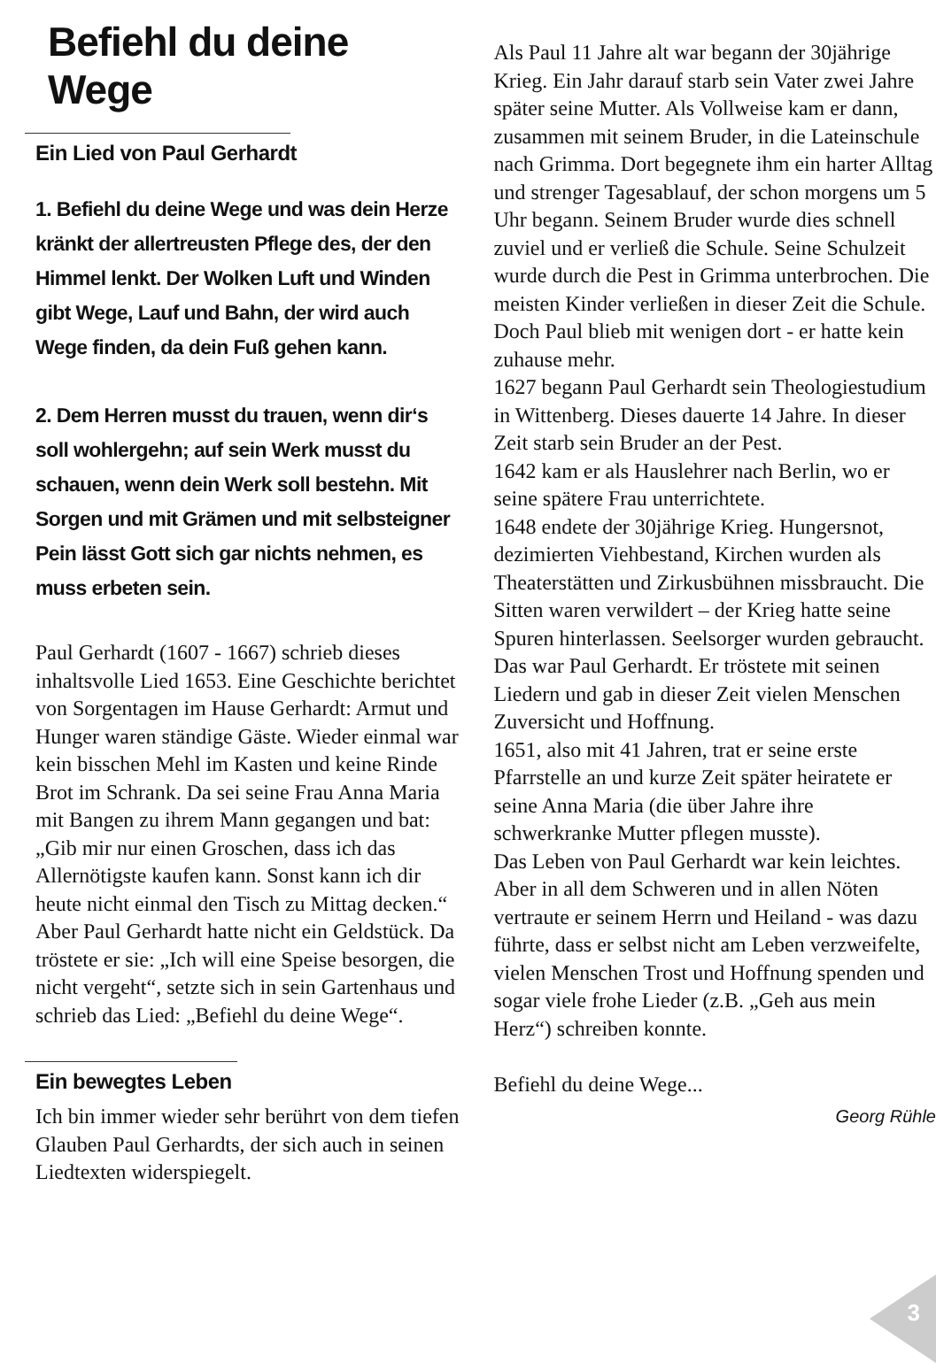Befiehl du deine Wege
Ein Lied von Paul Gerhardt
1. Befiehl du deine Wege und was dein Herze kränkt der allertreusten Pflege des, der den Himmel lenkt. Der Wolken Luft und Winden gibt Wege, Lauf und Bahn, der wird auch Wege finden, da dein Fuß gehen kann.
2. Dem Herren musst du trauen, wenn dir‘s soll wohlergehn; auf sein Werk musst du schauen, wenn dein Werk soll bestehn. Mit Sorgen und mit Grämen und mit selbsteigner Pein lässt Gott sich gar nichts nehmen, es muss erbeten sein.
Paul Gerhardt (1607 - 1667) schrieb dieses inhaltsvolle Lied 1653. Eine Geschichte berichtet von Sorgentagen im Hause Gerhardt: Armut und Hunger waren ständige Gäste. Wieder einmal war kein bisschen Mehl im Kasten und keine Rinde Brot im Schrank. Da sei seine Frau Anna Maria mit Bangen zu ihrem Mann gegangen und bat: „Gib mir nur einen Groschen, dass ich das Allernötigste kaufen kann. Sonst kann ich dir heute nicht einmal den Tisch zu Mittag decken.“ Aber Paul Gerhardt hatte nicht ein Geldstück. Da tröstete er sie: „Ich will eine Speise besorgen, die nicht vergeht“, setzte sich in sein Gartenhaus und schrieb das Lied: „Befiehl du deine Wege“.
Ein bewegtes Leben
Ich bin immer wieder sehr berührt von dem tiefen Glauben Paul Gerhardts, der sich auch in seinen Liedtexten widerspiegelt.
Als Paul 11 Jahre alt war begann der 30jährige Krieg. Ein Jahr darauf starb sein Vater zwei Jahre später seine Mutter. Als Vollweise kam er dann, zusammen mit seinem Bruder, in die Lateinschule nach Grimma. Dort begegnete ihm ein harter Alltag und strenger Tagesablauf, der schon morgens um 5 Uhr begann. Seinem Bruder wurde dies schnell zuviel und er verließ die Schule. Seine Schulzeit wurde durch die Pest in Grimma unterbrochen. Die meisten Kinder verließen in dieser Zeit die Schule. Doch Paul blieb mit wenigen dort - er hatte kein zuhause mehr.
1627 begann Paul Gerhardt sein Theologiestudium in Wittenberg. Dieses dauerte 14 Jahre. In dieser Zeit starb sein Bruder an der Pest.
1642 kam er als Hauslehrer nach Berlin, wo er seine spätere Frau unterrichtete.
1648 endete der 30jährige Krieg. Hungersnot, dezimierten Viehbestand, Kirchen wurden als Theaterstätten und Zirkusbühnen missbraucht. Die Sitten waren verwildert – der Krieg hatte seine Spuren hinterlassen. Seelsorger wurden gebraucht. Das war Paul Gerhardt. Er tröstete mit seinen Liedern und gab in dieser Zeit vielen Menschen Zuversicht und Hoffnung.
1651, also mit 41 Jahren, trat er seine erste Pfarrstelle an und kurze Zeit später heiratete er seine Anna Maria (die über Jahre ihre schwerkranke Mutter pflegen musste).
Das Leben von Paul Gerhardt war kein leichtes. Aber in all dem Schweren und in allen Nöten vertraute er seinem Herrn und Heiland - was dazu führte, dass er selbst nicht am Leben verzweifelte, vielen Menschen Trost und Hoffnung spenden und sogar viele frohe Lieder (z.B. „Geh aus mein Herz“) schreiben konnte.
Befiehl du deine Wege...
Georg Rühle
3